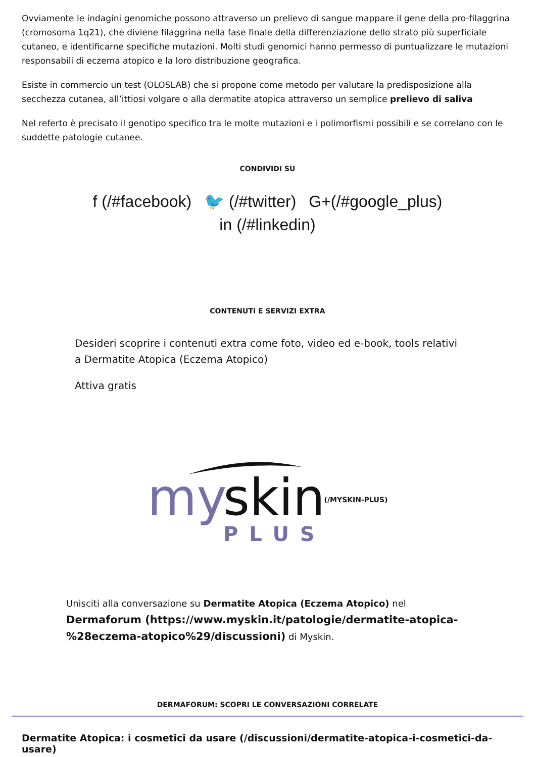Ovviamente le indagini genomiche possono attraverso un prelievo di sangue mappare il gene della pro-filaggrina (cromosoma 1q21), che diviene filaggrina nella fase finale della differenziazione dello strato più superficiale cutaneo, e identificarne specifiche mutazioni. Molti studi genomici hanno permesso di puntualizzare le mutazioni responsabili di eczema atopico e la loro distribuzione geografica.
Esiste in commercio un test (OLOSLAB) che si propone come metodo per valutare la predisposizione alla secchezza cutanea, all’ittiosi volgare o alla dermatite atopica attraverso un semplice prelievo di saliva
Nel referto è precisato il genotipo specifico tra le molte mutazioni e i polimorfismi possibili e se correlano con le suddette patologie cutanee.
CONDIVIDI SU
f (/#facebook) 🐦 (/#twitter) G+(/#google_plus)
in (/#linkedin)
CONTENUTI E SERVIZI EXTRA
Desideri scoprire i contenuti extra come foto, video ed e-book, tools relativi a Dermatite Atopica (Eczema Atopico)
Attiva gratis
my
skin
PLUS
(/MYSKIN-PLUS)
Unisciti alla conversazione su Dermatite Atopica (Eczema Atopico) nel Dermaforum (https://www.myskin.it/patologie/dermatite-atopica-%28eczema-atopico%29/discussioni) di Myskin.
DERMAFORUM: SCOPRI LE CONVERSAZIONI CORRELATE
Dermatite Atopica: i cosmetici da usare (/discussioni/dermatite-atopica-i-cosmetici-da-usare)